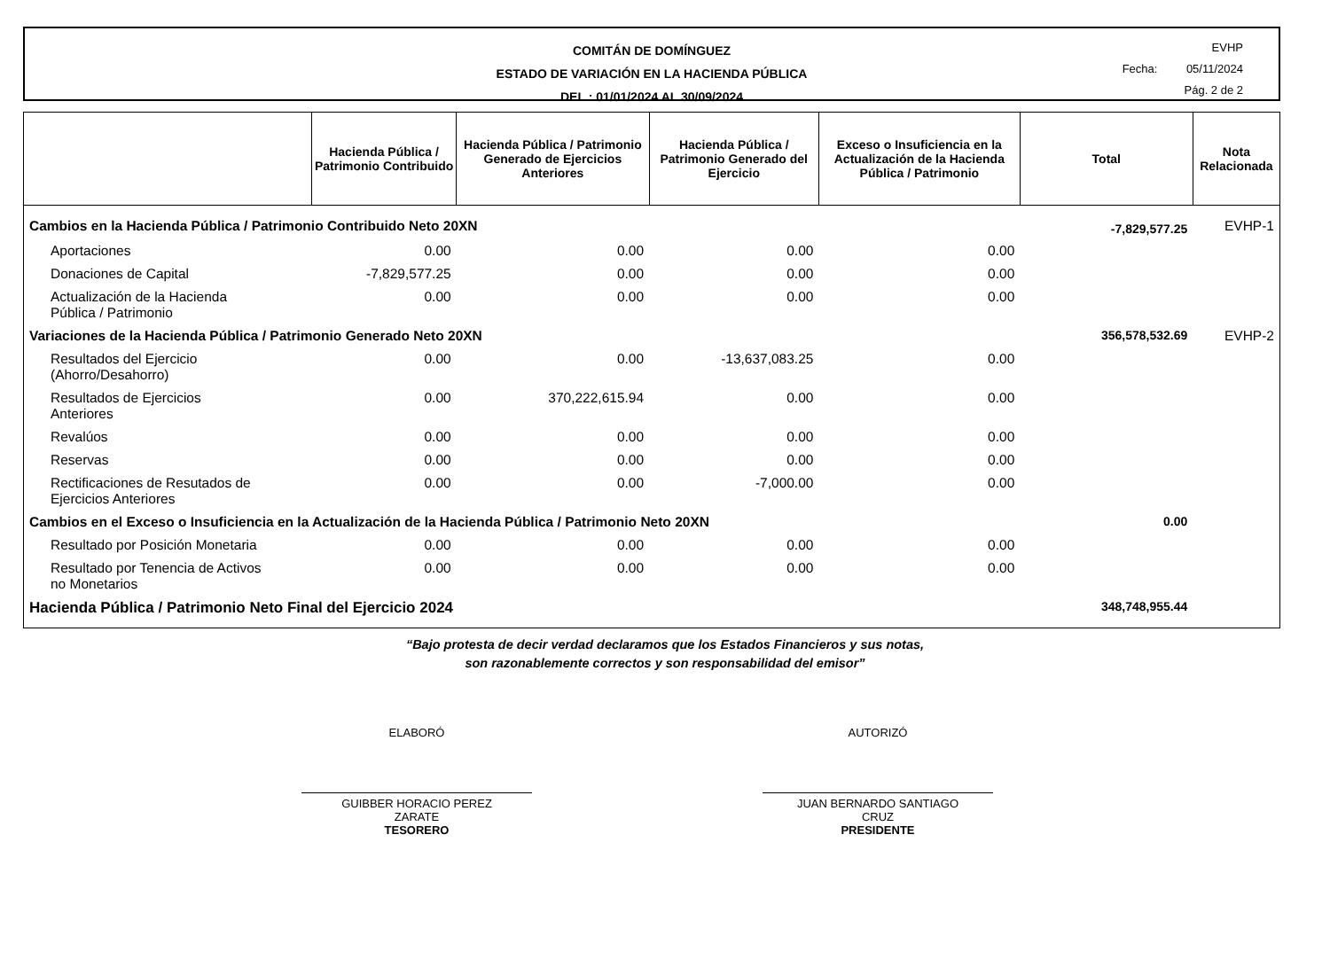COMITÁN DE DOMÍNGUEZ
ESTADO DE VARIACIÓN EN LA HACIENDA PÚBLICA
DEL : 01/01/2024 AL 30/09/2024
EVHP
Fecha: 05/11/2024
Pág. 2 de 2
| | Hacienda Pública / Patrimonio Contribuido | Hacienda Pública / Patrimonio Generado de Ejercicios Anteriores | Hacienda Pública / Patrimonio Generado del Ejercicio | Exceso o Insuficiencia en la Actualización de la Hacienda Pública / Patrimonio | Total | Nota Relacionada |
| --- | --- | --- | --- | --- | --- | --- |
| Cambios en la Hacienda Pública / Patrimonio Contribuido Neto 20XN | | | | | -7,829,577.25 | EVHP-1 |
| Aportaciones | 0.00 | 0.00 | 0.00 | 0.00 | | |
| Donaciones de Capital | -7,829,577.25 | 0.00 | 0.00 | 0.00 | | |
| Actualización de la Hacienda Pública / Patrimonio | 0.00 | 0.00 | 0.00 | 0.00 | | |
| Variaciones de la Hacienda Pública / Patrimonio Generado Neto 20XN | | | | | 356,578,532.69 | EVHP-2 |
| Resultados del Ejercicio (Ahorro/Desahorro) | 0.00 | 0.00 | -13,637,083.25 | 0.00 | | |
| Resultados de Ejercicios Anteriores | 0.00 | 370,222,615.94 | 0.00 | 0.00 | | |
| Revalúos | 0.00 | 0.00 | 0.00 | 0.00 | | |
| Reservas | 0.00 | 0.00 | 0.00 | 0.00 | | |
| Rectificaciones de Resutados de Ejercicios Anteriores | 0.00 | 0.00 | -7,000.00 | 0.00 | | |
| Cambios en el Exceso o Insuficiencia en la Actualización de la Hacienda Pública / Patrimonio Neto 20XN | | | | | 0.00 | |
| Resultado por Posición Monetaria | 0.00 | 0.00 | 0.00 | 0.00 | | |
| Resultado por Tenencia de Activos no Monetarios | 0.00 | 0.00 | 0.00 | 0.00 | | |
| Hacienda Pública / Patrimonio Neto Final del Ejercicio 2024 | | | | | 348,748,955.44 | |
“Bajo protesta de decir verdad declaramos que los Estados Financieros y sus notas,
son razonablemente correctos y son responsabilidad del emisor”
ELABORÓ
GUIBBER HORACIO PEREZ
ZARATE
TESORERO
AUTORIZÓ
JUAN BERNARDO SANTIAGO
CRUZ
PRESIDENTE